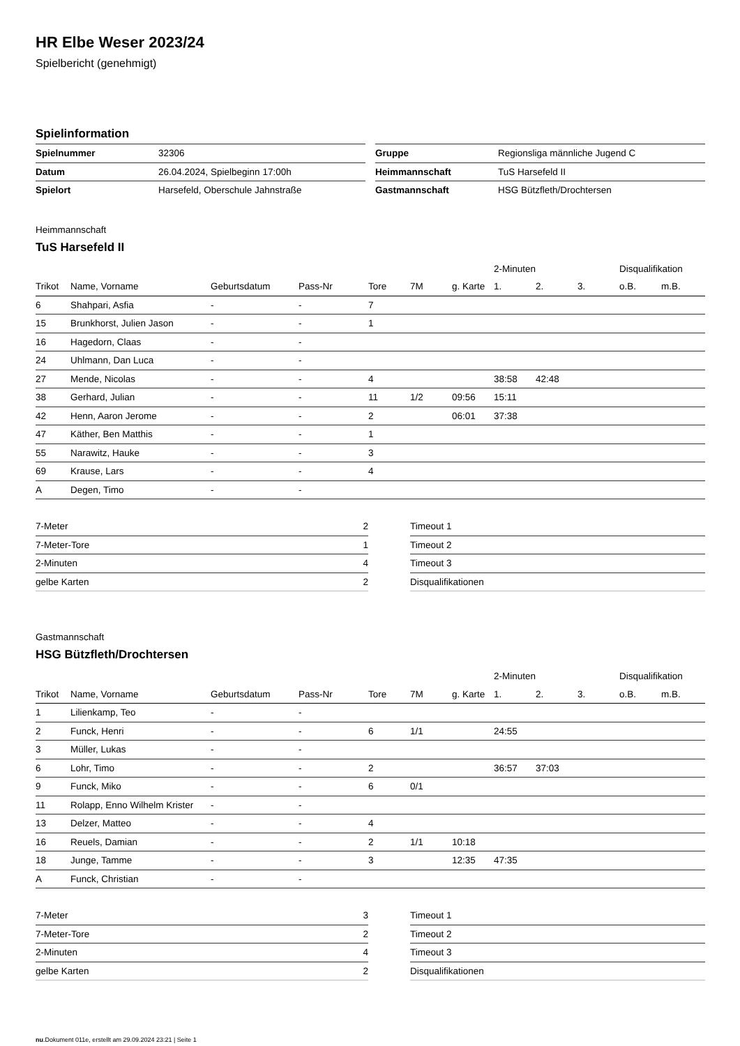HR Elbe Weser 2023/24
Spielbericht (genehmigt)
Spielinformation
| Spielnummer | 32306 |
| Datum | 26.04.2024, Spielbeginn 17:00h |
| Spielort | Harsefeld, Oberschule Jahnstraße |
| Gruppe | Regionsliga männliche Jugend C |
| Heimmannschaft | TuS Harsefeld II |
| Gastmannschaft | HSG Bützfleth/Drochtersen |
Heimmannschaft
TuS Harsefeld II
| | | | | | | | 2-Minuten | | | Disqualifikation | |
| --- | --- | --- | --- | --- | --- | --- | --- | --- | --- | --- | --- |
| Trikot | Name, Vorname | Geburtsdatum | Pass-Nr | Tore | 7M | g. Karte | 1. | 2. | 3. | o.B. | m.B. |
| 6 | Shahpari, Asfia | - | - | 7 | | | | | | | |
| 15 | Brunkhorst, Julien Jason | - | - | 1 | | | | | | | |
| 16 | Hagedorn, Claas | - | - | | | | | | | | |
| 24 | Uhlmann, Dan Luca | - | - | | | | | | | | |
| 27 | Mende, Nicolas | - | - | 4 | | | 38:58 | 42:48 | | | |
| 38 | Gerhard, Julian | - | - | 11 | 1/2 | 09:56 | 15:11 | | | | |
| 42 | Henn, Aaron Jerome | - | - | 2 | | 06:01 | 37:38 | | | | |
| 47 | Käther, Ben Matthis | - | - | 1 | | | | | | | |
| 55 | Narawitz, Hauke | - | - | 3 | | | | | | | |
| 69 | Krause, Lars | - | - | 4 | | | | | | | |
| A | Degen, Timo | - | - | | | | | | | | |
| 7-Meter | 2 |
| 7-Meter-Tore | 1 |
| 2-Minuten | 4 |
| gelbe Karten | 2 |
| Timeout 1 |
| Timeout 2 |
| Timeout 3 |
| Disqualifikationen |
Gastmannschaft
HSG Bützfleth/Drochtersen
| | | | | | | | 2-Minuten | | | Disqualifikation | |
| --- | --- | --- | --- | --- | --- | --- | --- | --- | --- | --- | --- |
| Trikot | Name, Vorname | Geburtsdatum | Pass-Nr | Tore | 7M | g. Karte | 1. | 2. | 3. | o.B. | m.B. |
| 1 | Lilienkamp, Teo | - | - | | | | | | | | |
| 2 | Funck, Henri | - | - | 6 | 1/1 | | 24:55 | | | | |
| 3 | Müller, Lukas | - | - | | | | | | | | |
| 6 | Lohr, Timo | - | - | 2 | | | 36:57 | 37:03 | | | |
| 9 | Funck, Miko | - | - | 6 | 0/1 | | | | | | |
| 11 | Rolapp, Enno Wilhelm Krister | - | - | | | | | | | | |
| 13 | Delzer, Matteo | - | - | 4 | | | | | | | |
| 16 | Reuels, Damian | - | - | 2 | 1/1 | 10:18 | | | | | |
| 18 | Junge, Tamme | - | - | 3 | | 12:35 | 47:35 | | | | |
| A | Funck, Christian | - | - | | | | | | | | |
| 7-Meter | 3 |
| 7-Meter-Tore | 2 |
| 2-Minuten | 4 |
| gelbe Karten | 2 |
| Timeout 1 |
| Timeout 2 |
| Timeout 3 |
| Disqualifikationen |
nu.Dokument 011e, erstellt am 29.09.2024 23:21 | Seite 1